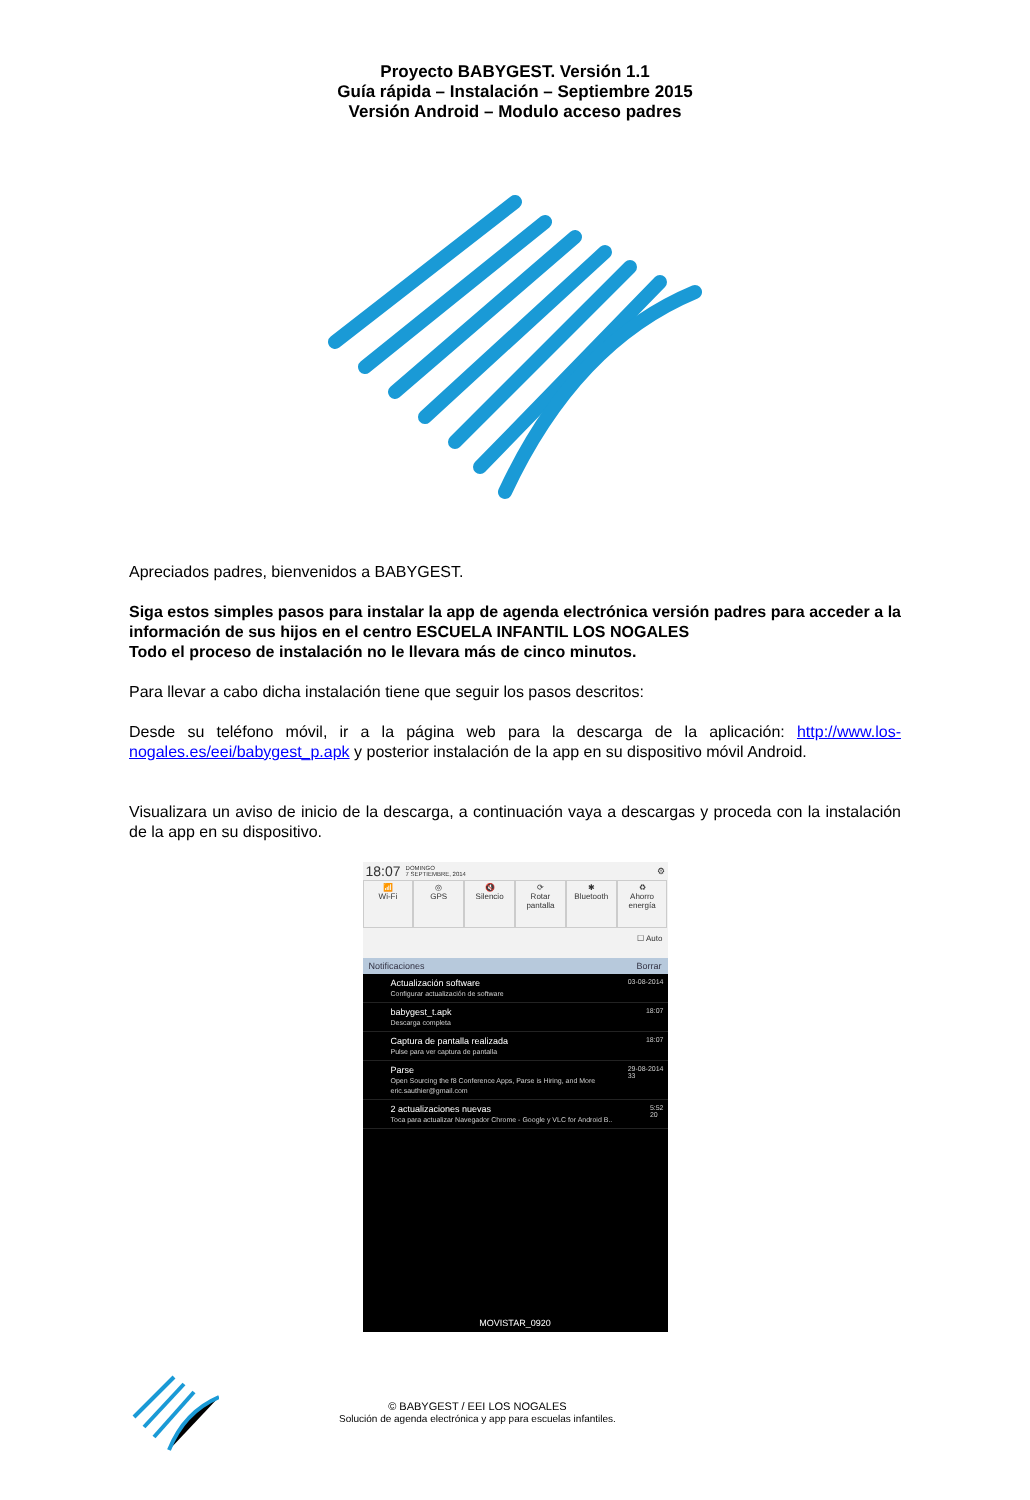Proyecto BABYGEST. Versión 1.1
Guía rápida – Instalación – Septiembre 2015
Versión Android – Modulo acceso padres
Apreciados padres, bienvenidos a BABYGEST.
Siga estos simples pasos para instalar la app de agenda electrónica versión padres para acceder a la información de sus hijos en el centro ESCUELA INFANTIL LOS NOGALES
Todo el proceso de instalación no le llevara más de cinco minutos.
Para llevar a cabo dicha instalación tiene que seguir los pasos descritos:
Desde su teléfono móvil, ir a la página web para la descarga de la aplicación: http://www.los-nogales.es/eei/babygest_p.apk y posterior instalación de la app en su dispositivo móvil Android.
Visualizara un aviso de inicio de la descarga, a continuación vaya a descargas y proceda con la instalación de la app en su dispositivo.
18:07 DOMINGO
7 SEPTIEMBRE, 2014 ⚙
📶
Wi-Fi
◎
GPS
🔇
Silencio
⟳
Rotar pantalla
✱
Bluetooth
♻
Ahorro energía
☐ Auto
Notificaciones Borrar
Actualización software
Configurar actualización de software 03-08-2014
babygest_t.apk
Descarga completa 18:07
Captura de pantalla realizada
Pulse para ver captura de pantalla 18:07
Parse
Open Sourcing the f8 Conference Apps, Parse is Hiring, and More
eric.sauthier@gmail.com 29-08-2014
33
2 actualizaciones nuevas
Toca para actualizar Navegador Chrome - Google y VLC for Android B.. 5:52
20
MOVISTAR_0920
© BABYGEST / EEI LOS NOGALES
Solución de agenda electrónica y app para escuelas infantiles.